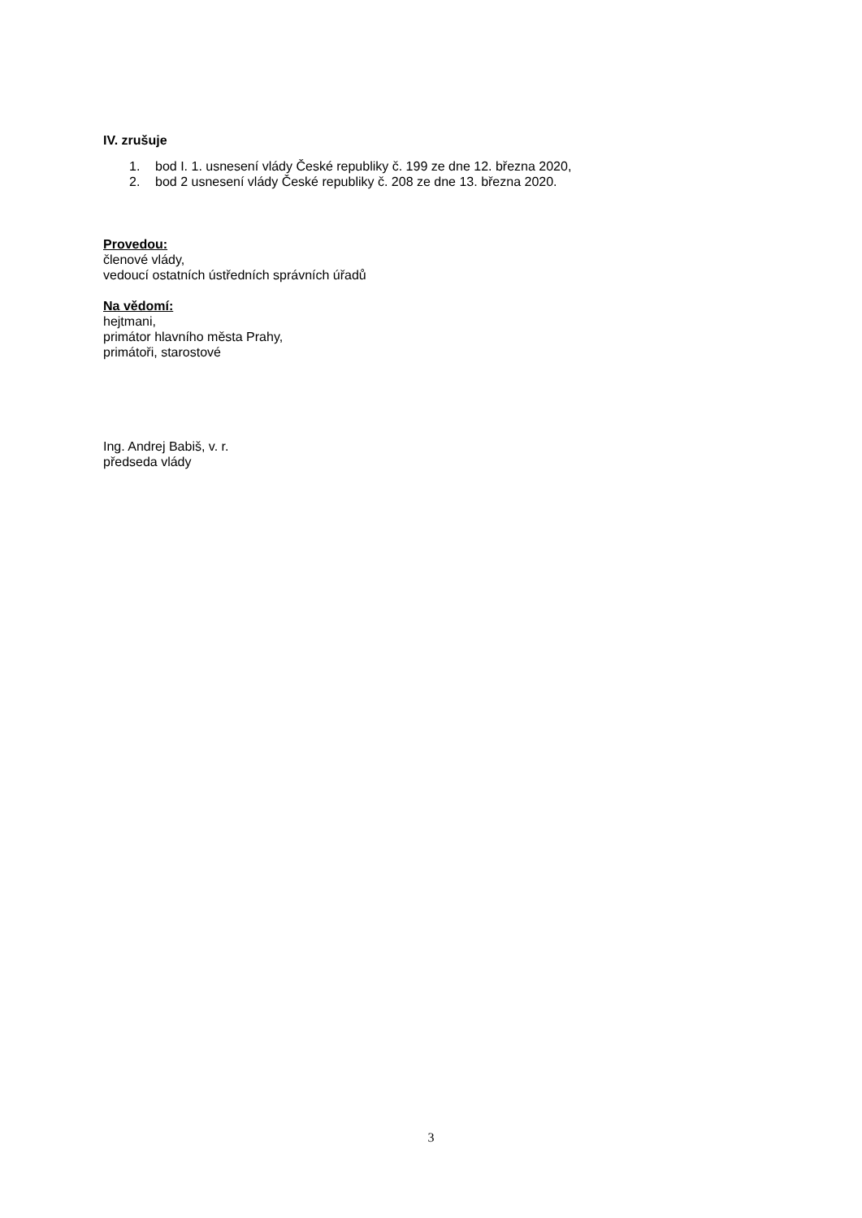IV. zrušuje
1. bod I. 1. usnesení vlády České republiky č. 199 ze dne 12. března 2020,
2. bod 2 usnesení vlády České republiky č. 208 ze dne 13. března 2020.
Provedou:
členové vlády,
vedoucí ostatních ústředních správních úřadů
Na vědomí:
hejtmani,
primátor hlavního města Prahy,
primátoři, starostové
Ing. Andrej Babiš, v. r.
předseda vlády
3